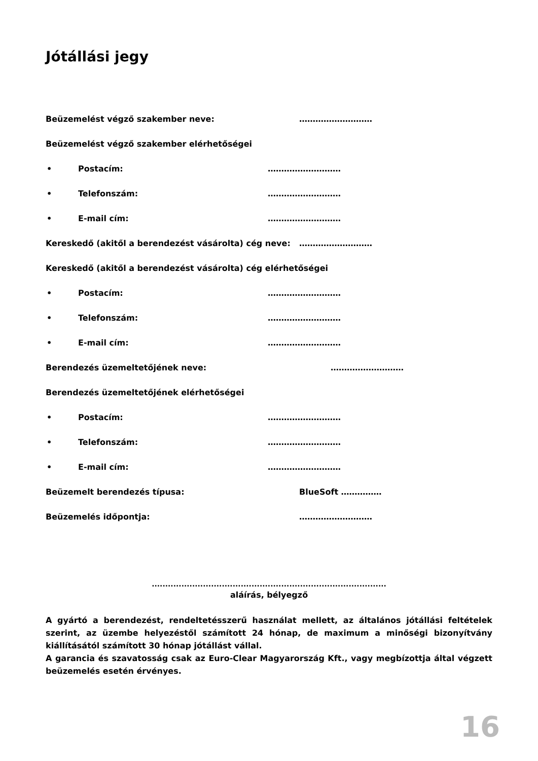Jótállási jegy
Beüzemelést végző szakember neve: ………………………
Beüzemelést végző szakember elérhetőségei
• Postacím: ………………………
• Telefonszám: ………………………
• E-mail cím: ………………………
Kereskedő (akitől a berendezést vásárolta) cég neve: ………………………
Kereskedő (akitől a berendezést vásárolta) cég elérhetőségei
• Postacím: ………………………
• Telefonszám: ………………………
• E-mail cím: ………………………
Berendezés üzemeltetőjének neve: ………………………
Berendezés üzemeltetőjének elérhetőségei
• Postacím: ………………………
• Telefonszám: ………………………
• E-mail cím: ………………………
Beüzemelt berendezés típusa: BlueSoft ……………
Beüzemelés időpontja: ………………………
.......................................................................................
aláírás, bélyegző
A gyártó a berendezést, rendeltetésszerű használat mellett, az általános jótállási feltételek szerint, az üzembe helyezéstől számított 24 hónap, de maximum a minőségi bizonyítvány kiállításától számított 30 hónap jótállást vállal.
A garancia és szavatosság csak az Euro-Clear Magyarország Kft., vagy megbízottja által végzett beüzemelés esetén érvényes.
16